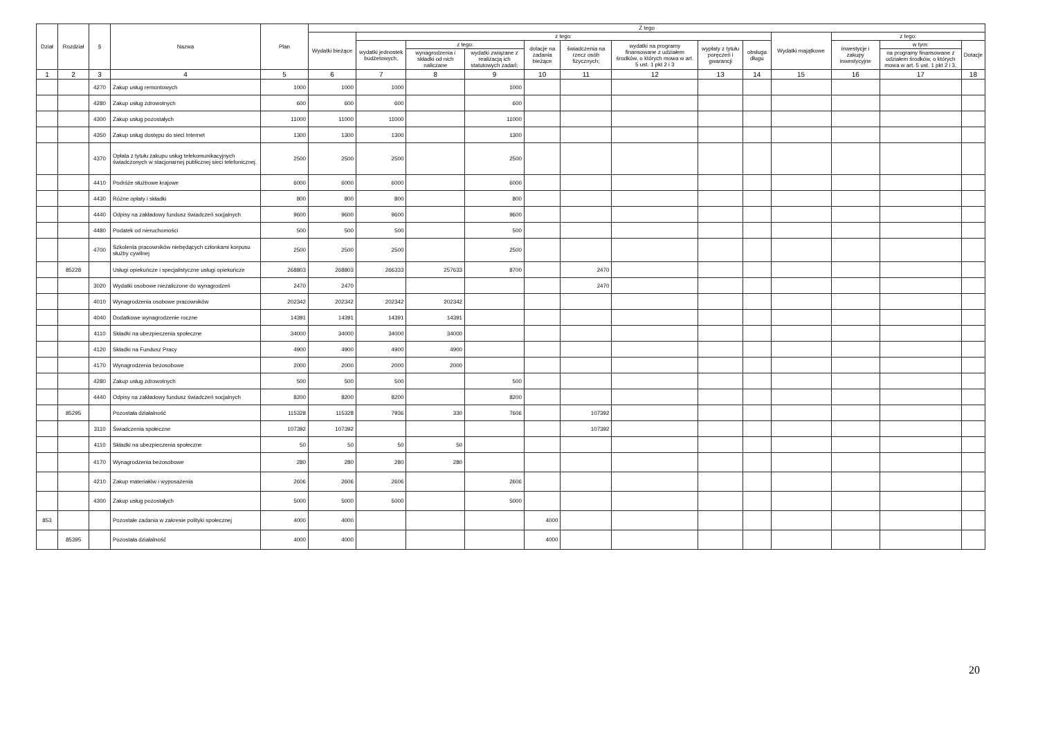| Dział | Rozdział | § | Nazwa | Plan | Z tego | | | | | | | | | | | | |
| --- | --- | --- | --- | --- | --- | --- | --- | --- | --- | --- | --- | --- | --- | --- | --- | --- | --- |
| | | | | | Wydatki bieżące | z tego: | | | | | | | | Wydatki majątkowe | z tego: | | |
| | | | | | | wydatki jednostek budżetowych, | z tego: | | dotacje na zadania bieżące | świadczenia na rzecz osób fizycznych; | wydatki na programy finansowane z udziałem środków, o których mowa w art. 5 ust. 1 pkt 2 i 3 | wypłaty z tytułu poręczeń i gwarancji | obsługa długu | | inwestycje i zakupy inwestycyjne | w tym: | Dotacje |
| | | | | | | | wynagrodzenia i składki od nich naliczane | wydatki związane z realizacją ich statutowych zadań; | | | | | | | | na programy finansowane z udziałem środków, o których mowa w art. 5 ust. 1 pkt 2 i 3, | |
| 1 | 2 | 3 | 4 | 5 | 6 | 7 | 8 | 9 | 10 | 11 | 12 | 13 | 14 | 15 | 16 | 17 | 18 |
| | | 4270 | Zakup usług remontowych | 1000 | 1000 | 1000 | | 1000 | | | | | | | | | |
| | | 4280 | Zakup usług zdrowotnych | 600 | 600 | 600 | | 600 | | | | | | | | | |
| | | 4300 | Zakup usług pozostałych | 11000 | 11000 | 11000 | | 11000 | | | | | | | | | |
| | | 4350 | Zakup usług dostępu do sieci Internet | 1300 | 1300 | 1300 | | 1300 | | | | | | | | | |
| | | 4370 | Opłata z tytułu zakupu usług telekomunikacyjnych świadczonych w stacjonarnej publicznej sieci telefonicznej. | 2500 | 2500 | 2500 | | 2500 | | | | | | | | | |
| | | 4410 | Podróże służbowe krajowe | 6000 | 6000 | 6000 | | 6000 | | | | | | | | | |
| | | 4430 | Różne opłaty i składki | 800 | 800 | 800 | | 800 | | | | | | | | | |
| | | 4440 | Odpisy na zakładowy fundusz świadczeń socjalnych | 9600 | 9600 | 9600 | | 9600 | | | | | | | | | |
| | | 4480 | Podatek od nieruchomości | 500 | 500 | 500 | | 500 | | | | | | | | | |
| | | 4700 | Szkolenia pracowników niebędących członkami korpusu służby cywilnej | 2500 | 2500 | 2500 | | 2500 | | | | | | | | | |
| | 85228 | | Usługi opiekuńcze i specjalistyczne usługi opiekuńcze | 268803 | 268803 | 266333 | 257633 | 8700 | | 2470 | | | | | | | |
| | | 3020 | Wydatki osobowe niezaliczone do wynagrodzeń | 2470 | 2470 | | | | | 2470 | | | | | | | |
| | | 4010 | Wynagrodzenia osobowe pracowników | 202342 | 202342 | 202342 | 202342 | | | | | | | | | | |
| | | 4040 | Dodatkowe wynagrodzenie roczne | 14391 | 14391 | 14391 | 14391 | | | | | | | | | | |
| | | 4110 | Składki na ubezpieczenia społeczne | 34000 | 34000 | 34000 | 34000 | | | | | | | | | | |
| | | 4120 | Składki na Fundusz Pracy | 4900 | 4900 | 4900 | 4900 | | | | | | | | | | |
| | | 4170 | Wynagrodzenia bezosobowe | 2000 | 2000 | 2000 | 2000 | | | | | | | | | | |
| | | 4280 | Zakup usług zdrowotnych | 500 | 500 | 500 | | 500 | | | | | | | | | |
| | | 4440 | Odpisy na zakładowy fundusz świadczeń socjalnych | 8200 | 8200 | 8200 | | 8200 | | | | | | | | | |
| | 85295 | | Pozostała działalność | 115328 | 115328 | 7936 | 330 | 7606 | | 107392 | | | | | | | |
| | | 3110 | Świadczenia społeczne | 107392 | 107392 | | | | | 107392 | | | | | | | |
| | | 4110 | Składki na ubezpieczenia społeczne | 50 | 50 | 50 | 50 | | | | | | | | | | |
| | | 4170 | Wynagrodzenia bezosobowe | 280 | 280 | 280 | 280 | | | | | | | | | | |
| | | 4210 | Zakup materiałów i wyposażenia | 2606 | 2606 | 2606 | | 2606 | | | | | | | | | |
| | | 4300 | Zakup usług pozostałych | 5000 | 5000 | 5000 | | 5000 | | | | | | | | | |
| 853 | | | Pozostałe zadania w zakresie polityki społecznej | 4000 | 4000 | | | | 4000 | | | | | | | | |
| | 85395 | | Pozostała działalność | 4000 | 4000 | | | | 4000 | | | | | | | | |
20